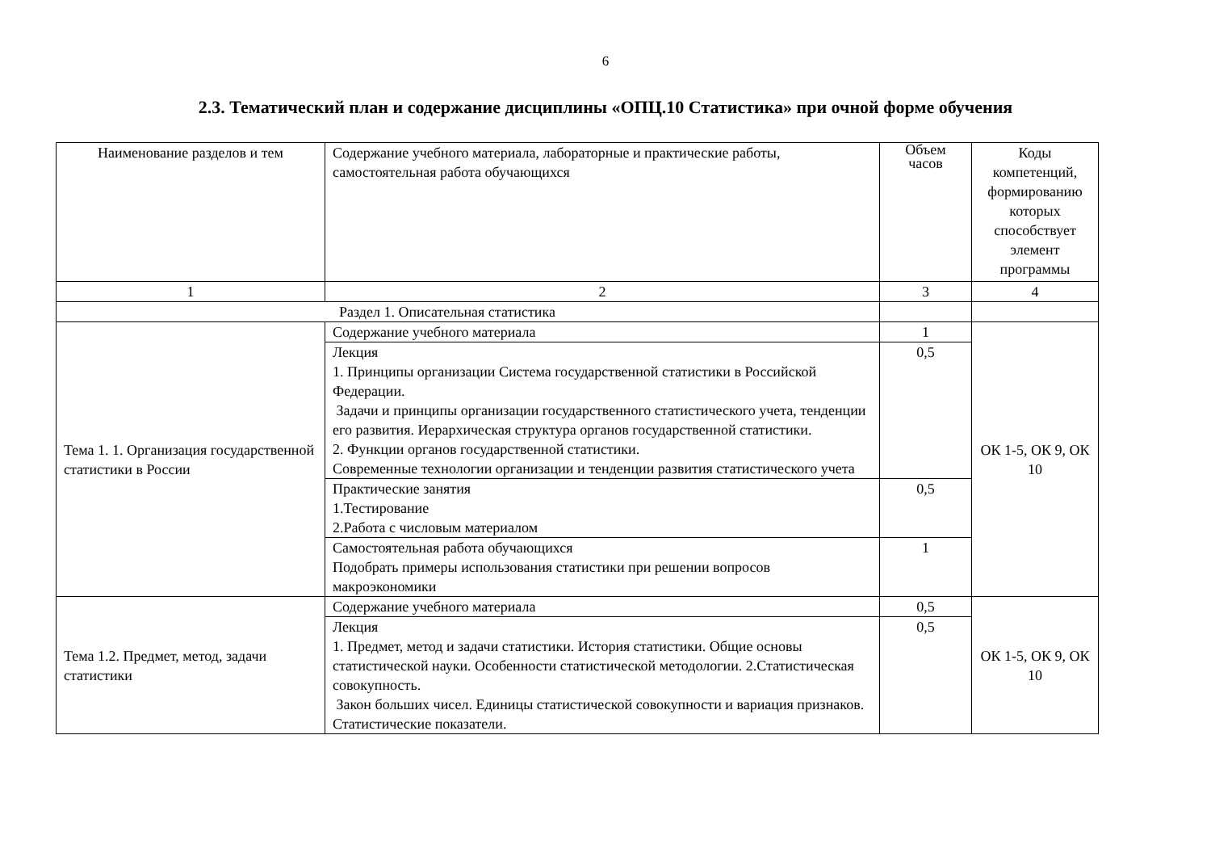6
2.3. Тематический план и содержание дисциплины «ОПЦ.10 Статистика» при очной форме обучения
| Наименование разделов и тем | Содержание учебного материала, лабораторные и практические работы, самостоятельная работа обучающихся | Объем часов | Коды компетенций, формированию которых способствует элемент программы |
| 1 | 2 | 3 | 4 |
| Раздел 1. Описательная статистика | | | |
| Тема 1. 1. Организация государственной статистики в России | Содержание учебного материала | 1 | ОК 1-5, ОК 9, ОК 10 |
| | Лекция 1. Принципы организации Система государственной статистики в Российской Федерации. Задачи и принципы организации государственного статистического учета, тенденции его развития. Иерархическая структура органов государственной статистики. 2. Функции органов государственной статистики. Современные технологии организации и тенденции развития статистического учета | 0,5 | |
| | Практические занятия 1.Тестирование 2.Работа с числовым материалом | 0,5 | |
| | Самостоятельная работа обучающихся Подобрать примеры использования статистики при решении вопросов макроэкономики | 1 | |
| Тема 1.2. Предмет, метод, задачи статистики | Содержание учебного материала | 0,5 | ОК 1-5, ОК 9, ОК 10 |
| | Лекция 1. Предмет, метод и задачи статистики. История статистики. Общие основы статистической науки. Особенности статистической методологии. 2.Статистическая совокупность. Закон больших чисел. Единицы статистической совокупности и вариация признаков. Статистические показатели. | 0,5 | |